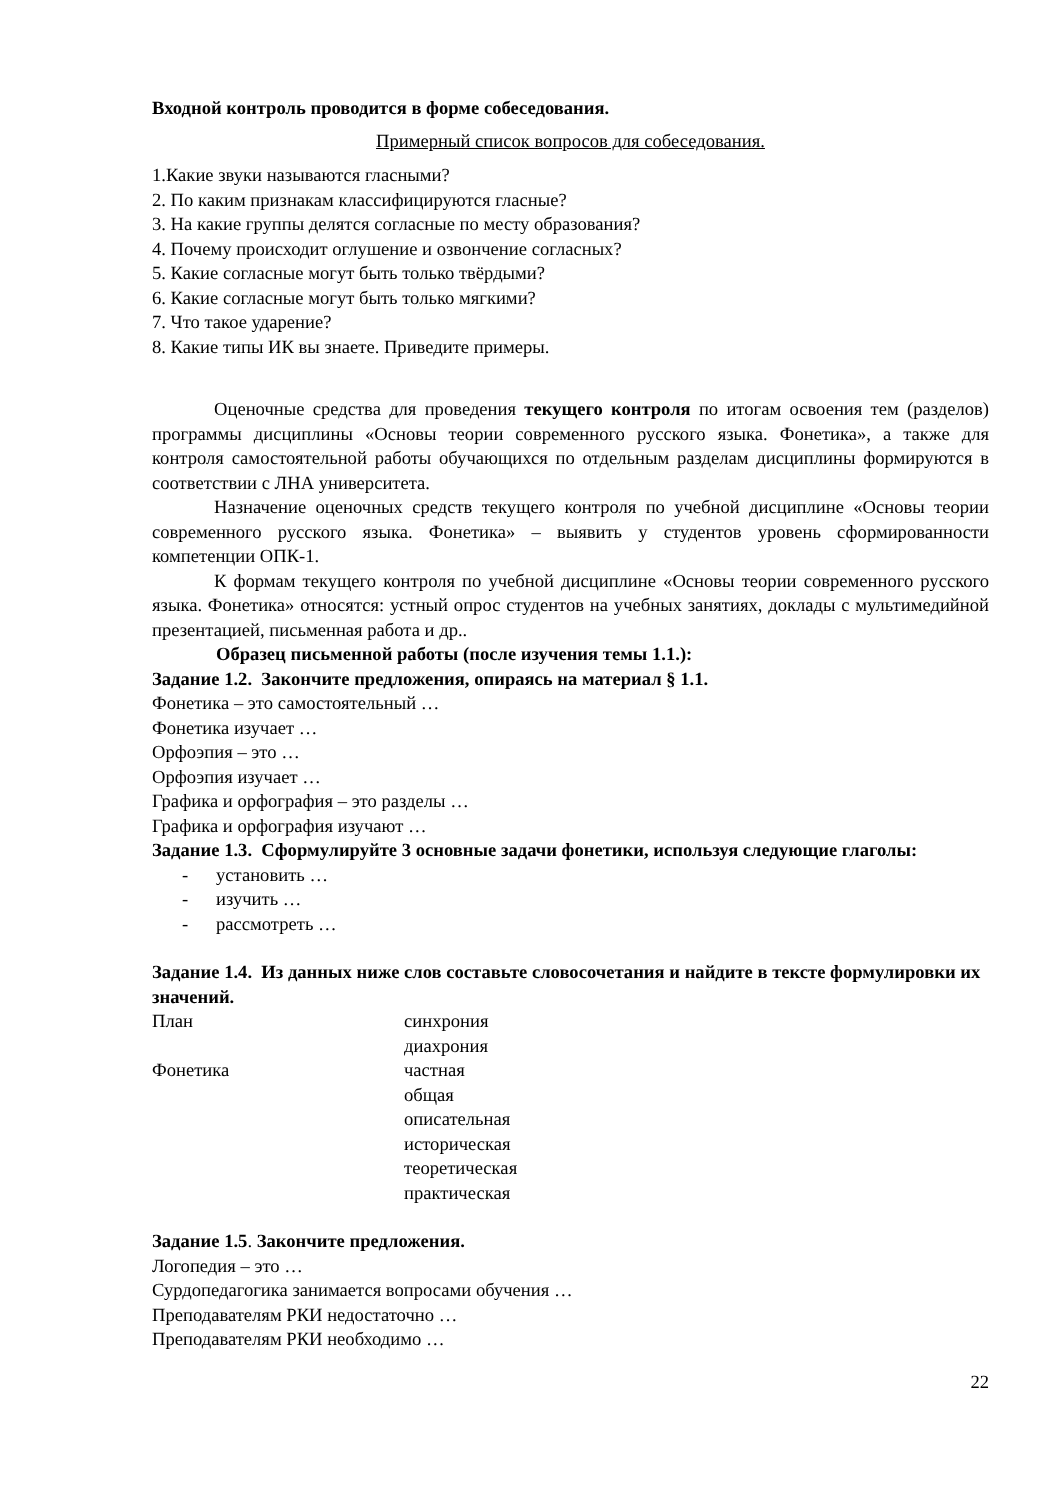Входной контроль проводится в форме собеседования.
Примерный список вопросов для собеседования.
1.Какие звуки называются гласными?
2. По каким признакам классифицируются гласные?
3. На какие группы делятся согласные по месту образования?
4. Почему происходит оглушение и озвончение согласных?
5. Какие согласные могут быть только твёрдыми?
6. Какие согласные могут быть только мягкими?
7. Что такое ударение?
8. Какие типы ИК вы знаете. Приведите примеры.
Оценочные средства для проведения текущего контроля по итогам освоения тем (разделов) программы дисциплины «Основы теории современного русского языка. Фонетика», а также для контроля самостоятельной работы обучающихся по отдельным разделам дисциплины формируются в соответствии с ЛНА университета.
Назначение оценочных средств текущего контроля по учебной дисциплине «Основы теории современного русского языка. Фонетика» – выявить у студентов уровень сформированности компетенции ОПК-1.
К формам текущего контроля по учебной дисциплине «Основы теории современного русского языка. Фонетика» относятся: устный опрос студентов на учебных занятиях, доклады с мультимедийной презентацией, письменная работа и др..
Образец письменной работы (после изучения темы 1.1.):
Задание 1.2. Закончите предложения, опираясь на материал § 1.1.
Фонетика – это самостоятельный …
Фонетика изучает …
Орфоэпия – это …
Орфоэпия изучает …
Графика и орфография – это разделы …
Графика и орфография изучают …
Задание 1.3. Сформулируйте 3 основные задачи фонетики, используя следующие глаголы:
- установить …
- изучить …
- рассмотреть …
Задание 1.4. Из данных ниже слов составьте словосочетания и найдите в тексте формулировки их значений.
План синхрония
диахрония
Фонетика частная
общая
описательная
историческая
теоретическая
практическая
Задание 1.5. Закончите предложения.
Логопедия – это …
Сурдопедагогика занимается вопросами обучения …
Преподавателям РКИ недостаточно …
Преподавателям РКИ необходимо …
22